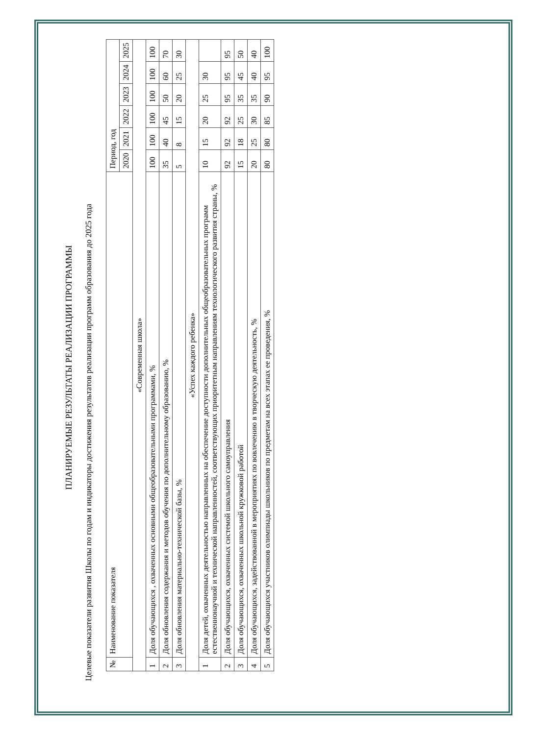ПЛАНИРУЕМЫЕ РЕЗУЛЬТАТЫ РЕАЛИЗАЦИИ ПРОГРАММЫ
Целевые показатели развития Школы по годам и индикаторы достижения результатов реализации программ образования до 2025 года
| № | Наименование показателя | Период, год | | | | | |
| --- | --- | --- | --- | --- | --- | --- | --- |
| | | 2020 | 2021 | 2022 | 2023 | 2024 | 2025 |
| «Современная школа» | | | | | | | |
| 1 | Доля обучающихся , охваченных основными общеобразовательными программами, % | 100 | 100 | 100 | 100 | 100 | 100 |
| 2 | Доля обновления содержания и методов обучения по дополнительному образованию, % | 35 | 40 | 45 | 50 | 60 | 70 |
| 3 | Доля обновления материально-технической базы, % | 5 | 8 | 15 | 20 | 25 | 30 |
| «Успех каждого ребенка» | | | | | | | |
| 1 | Доля детей, охваченных деятельностью направленных на обеспечение доступности дополнительных общеобразовательных программ естественнонаучной и технической направленностей, соответствующих приоритетным направлениям технологического развития страны, % | 10 | 15 | 20 | 25 | 30 | |
| 2 | Доля обучающихся, охваченных системой школьного самоуправления | 92 | 92 | 92 | 95 | 95 | 95 |
| 3 | Доля обучающихся, охваченных школьной кружковой работой | 15 | 18 | 25 | 35 | 45 | 50 |
| 4 | Доля обучающихся, задействованной в мероприятиях по вовлечению в творческую деятельность, % | 20 | 25 | 30 | 35 | 40 | 40 |
| 5 | Доля обучающихся участников олимпиады школьников по предметам на всех этапах ее проведения, % | 80 | 80 | 85 | 90 | 95 | 100 |